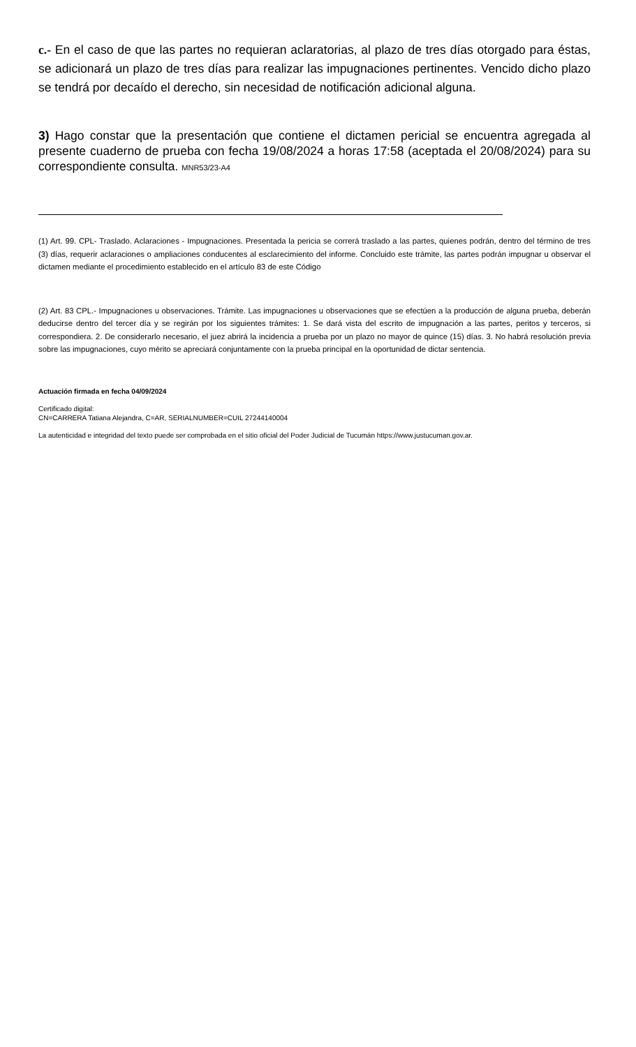c.- En el caso de que las partes no requieran aclaratorias, al plazo de tres días otorgado para éstas, se adicionará un plazo de tres días para realizar las impugnaciones pertinentes. Vencido dicho plazo se tendrá por decaído el derecho, sin necesidad de notificación adicional alguna.
3) Hago constar que la presentación que contiene el dictamen pericial se encuentra agregada al presente cuaderno de prueba con fecha 19/08/2024 a horas 17:58 (aceptada el 20/08/2024) para su correspondiente consulta. MNR53/23-A4
(1) Art. 99. CPL- Traslado. Aclaraciones - Impugnaciones. Presentada la pericia se correrá traslado a las partes, quienes podrán, dentro del término de tres (3) días, requerir aclaraciones o ampliaciones conducentes al esclarecimiento del informe. Concluido este trámite, las partes podrán impugnar u observar el dictamen mediante el procedimiento establecido en el artículo 83 de este Código
(2) Art. 83 CPL.- Impugnaciones u observaciones. Trámite. Las impugnaciones u observaciones que se efectúen a la producción de alguna prueba, deberán deducirse dentro del tercer día y se regirán por los siguientes trámites: 1. Se dará vista del escrito de impugnación a las partes, peritos y terceros, si correspondiera. 2. De considerarlo necesario, el juez abrirá la incidencia a prueba por un plazo no mayor de quince (15) días. 3. No habrá resolución previa sobre las impugnaciones, cuyo mérito se apreciará conjuntamente con la prueba principal en la oportunidad de dictar sentencia.
Actuación firmada en fecha 04/09/2024
Certificado digital:
CN=CARRERA Tatiana Alejandra, C=AR, SERIALNUMBER=CUIL 27244140004
La autenticidad e integridad del texto puede ser comprobada en el sitio oficial del Poder Judicial de Tucumán https://www.justucuman.gov.ar.